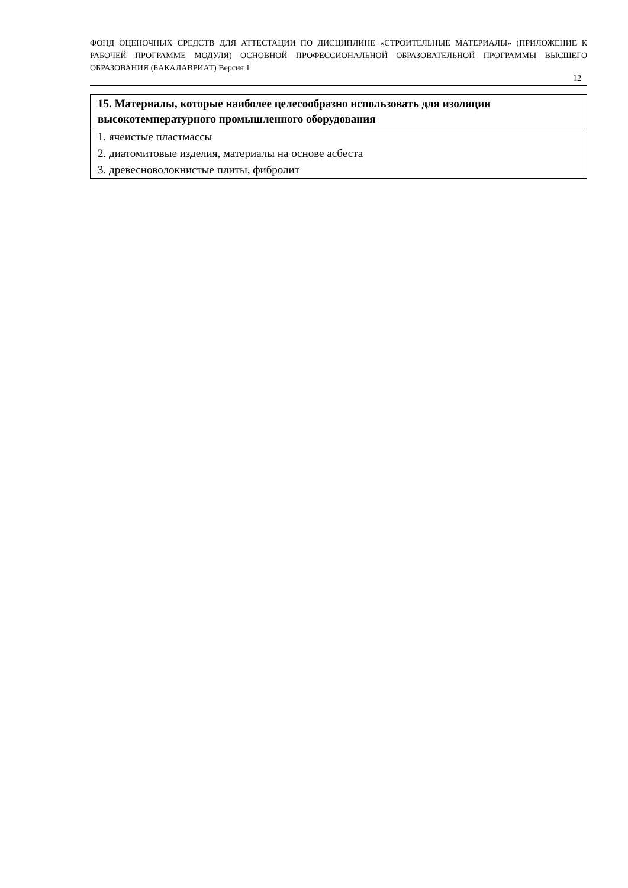ФОНД ОЦЕНОЧНЫХ СРЕДСТВ ДЛЯ АТТЕСТАЦИИ ПО ДИСЦИПЛИНЕ «СТРОИТЕЛЬНЫЕ МАТЕРИАЛЫ» (ПРИЛОЖЕНИЕ К РАБОЧЕЙ ПРОГРАММЕ МОДУЛЯ) ОСНОВНОЙ ПРОФЕССИОНАЛЬНОЙ ОБРАЗОВАТЕЛЬНОЙ ПРОГРАММЫ ВЫСШЕГО ОБРАЗОВАНИЯ (БАКАЛАВРИАТ) Версия 1
12
| 15. Материалы, которые наиболее целесообразно использовать для изоляции высокотемпературного промышленного оборудования |
| --- |
| 1. ячеистые пластмассы |
| 2. диатомитовые изделия, материалы на основе асбеста |
| 3. древесноволокнистые плиты, фибролит |